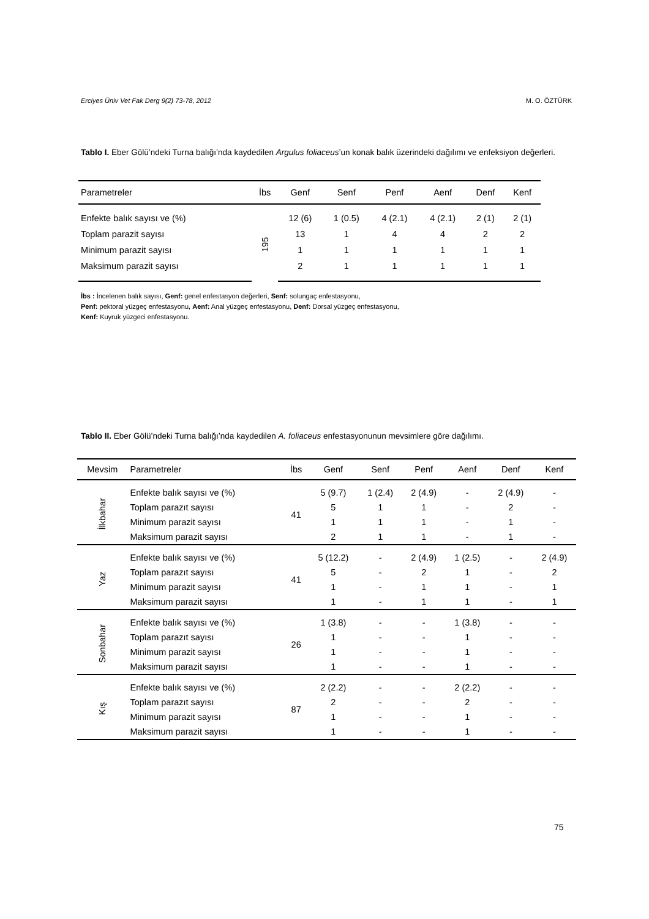Erciyes Üniv Vet Fak Derg 9(2) 73-78, 2012 M. O. ÖZTÜRK
Tablo I. Eber Gölü’ndeki Turna balığı’nda kaydedilen Argulus foliaceus’un konak balık üzerindeki dağılımı ve enfeksiyon değerleri.
| Parametreler | İbs | Genf | Senf | Penf | Aenf | Denf | Kenf |
| --- | --- | --- | --- | --- | --- | --- | --- |
| Enfekte balık sayısı ve (%) | 195 | 12 (6) | 1 (0.5) | 4 (2.1) | 4 (2.1) | 2 (1) | 2 (1) |
| Toplam parazit sayısı | | 13 | 1 | 4 | 4 | 2 | 2 |
| Minimum parazit sayısı | | 1 | 1 | 1 | 1 | 1 | 1 |
| Maksimum parazit sayısı | | 2 | 1 | 1 | 1 | 1 | 1 |
İbs : İncelenen balık sayısı, Genf: genel enfestasyon değerleri, Senf: solungaç enfestasyonu,
Penf: pektoral yüzgeç enfestasyonu, Aenf: Anal yüzgeç enfestasyonu, Denf: Dorsal yüzgeç enfestasyonu,
Kenf: Kuyruk yüzgeci enfestasyonu.
Tablo II. Eber Gölü’ndeki Turna balığı’nda kaydedilen A. foliaceus enfestasyonunun mevsimlere göre dağılımı.
| Mevsim | Parametreler | İbs | Genf | Senf | Penf | Aenf | Denf | Kenf |
| --- | --- | --- | --- | --- | --- | --- | --- | --- |
| İlkbahar | Enfekte balık sayısı ve (%) | 41 | 5 (9.7) | 1 (2.4) | 2 (4.9) | - | 2 (4.9) | - |
| | Toplam parazıt sayısı | | 5 | 1 | 1 | - | 2 | - |
| | Minimum parazit sayısı | | 1 | 1 | 1 | - | 1 | - |
| | Maksimum parazit sayısı | | 2 | 1 | 1 | - | 1 | - |
| Yaz | Enfekte balık sayısı ve (%) | 41 | 5 (12.2) | - | 2 (4.9) | 1 (2.5) | - | 2 (4.9) |
| | Toplam parazıt sayısı | | 5 | - | 2 | 1 | - | 2 |
| | Minimum parazit sayısı | | 1 | - | 1 | 1 | - | 1 |
| | Maksimum parazit sayısı | | 1 | - | 1 | 1 | - | 1 |
| Sonbahar | Enfekte balık sayısı ve (%) | 26 | 1 (3.8) | - | - | 1 (3.8) | - | - |
| | Toplam parazıt sayısı | | 1 | - | - | 1 | - | - |
| | Minimum parazit sayısı | | 1 | - | - | 1 | - | - |
| | Maksimum parazit sayısı | | 1 | - | - | 1 | - | - |
| Kış | Enfekte balık sayısı ve (%) | 87 | 2 (2.2) | - | - | 2 (2.2) | - | - |
| | Toplam parazıt sayısı | | 2 | - | - | 2 | - | - |
| | Minimum parazit sayısı | | 1 | - | - | 1 | - | - |
| | Maksimum parazit sayısı | | 1 | - | - | 1 | - | - |
75